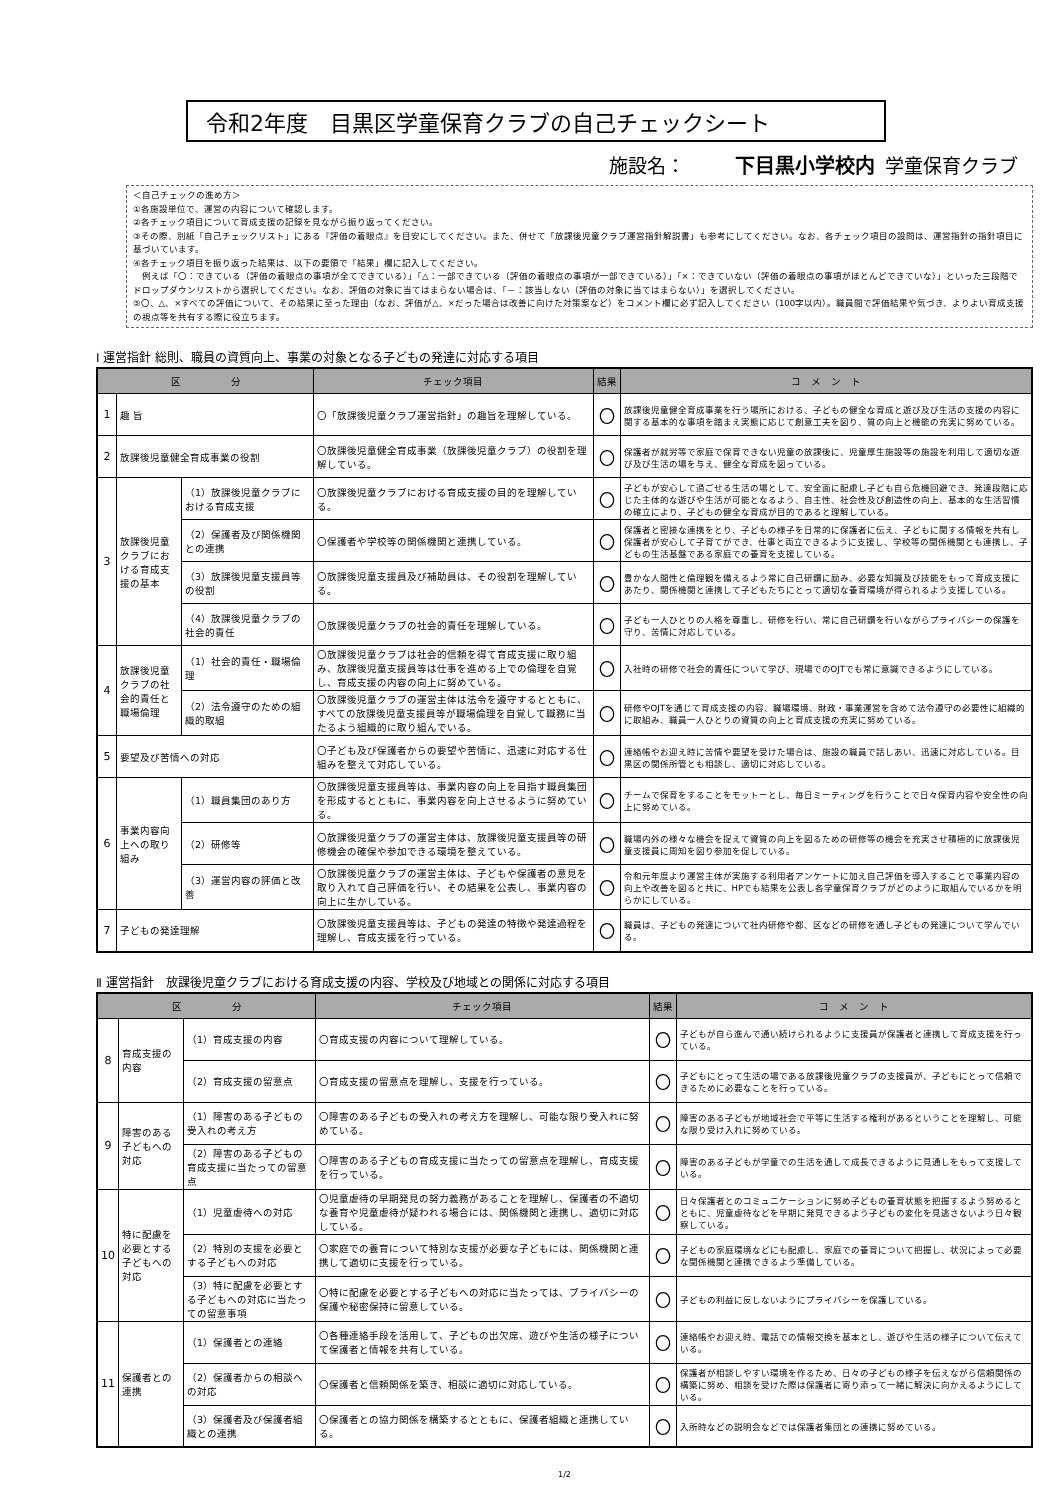令和2年度　目黒区学童保育クラブの自己チェックシート
施設名： 下目黒小学校内 学童保育クラブ
＜自己チェックの進め方＞
①各施設単位で、運営の内容について確認します。
②各チェック項目について育成支援の記録を見ながら振り返ってください。
③その際、別紙「自己チェックリスト」にある『評価の着眼点』を目安にしてください。また、併せて「放課後児童クラブ運営指針解説書」も参考にしてください。なお、各チェック項目の設問は、運営指針の指針項目に基づいています。
④各チェック項目を振り返った結果は、以下の要領で「結果」欄に記入してください。
　例えば「〇：できている（評価の着眼点の事項が全てできている）」「△：一部できている（評価の着眼点の事項が一部できている）」「×：できていない（評価の着眼点の事項がほとんどできていな）」といった三段階でドロップダウンリストから選択してください。なお、評価の対象に当てはまらない場合は、「－：該当しない（評価の対象に当てはまらない）」を選択してください。
⑤〇、△、×すべての評価について、その結果に至った理由（なお、評価が△、×だった場合は改善に向けた対策案など）をコメント欄に必ず記入してください（100字以内）。職員間で評価結果や気づき、よりよい育成支援の視点等を共有する際に役立ちます。
Ⅰ 運営指針 総則、職員の資質向上、事業の対象となる子どもの発達に対応する項目
| 区 分 | | | チェック項目 | 結果 | コ メ ン ト |
| --- | --- | --- | --- | --- | --- |
| 1 | 趣 旨 | | 〇「放課後児童クラブ運営指針」の趣旨を理解している。 | 〇 | 放課後児童健全育成事業を行う場所における、子どもの健全な育成と遊び及び生活の支援の内容に関する基本的な事項を踏まえ実態に応じて創意工夫を図り、質の向上と機能の充実に努めている。 |
| 2 | 放課後児童健全育成事業の役割 | | 〇放課後児童健全育成事業（放課後児童クラブ）の役割を理解している。 | 〇 | 保護者が就労等で家庭で保育できない児童の放課後に、児童厚生施設等の施設を利用して適切な遊び及び生活の場を与え、健全な育成を図っている。 |
| 3 | 放課後児童クラブにおける育成支援の基本 | （1）放課後児童クラブにおける育成支援 | 〇放課後児童クラブにおける育成支援の目的を理解している。 | 〇 | 子どもが安心して過ごせる生活の場として、安全面に配慮し子ども自ら危機回避でき、発達段階に応じた主体的な遊びや生活が可能となるよう、自主性、社会性及び創造性の向上、基本的な生活習慣の確立により、子どもの健全な育成が目的であると理解している。 |
| | | （2）保護者及び関係機関との連携 | 〇保護者や学校等の関係機関と連携している。 | 〇 | 保護者と密接な連携をとり、子どもの様子を日常的に保護者に伝え、子どもに関する情報を共有し保護者が安心して子育てができ、仕事と両立できるように支援し、学校等の関係機関とも連携し、子どもの生活基盤である家庭での養育を支援している。 |
| | | （3）放課後児童支援員等の役割 | 〇放課後児童支援員及び補助員は、その役割を理解している。 | 〇 | 豊かな人間性と倫理観を備えるよう常に自己研鑽に励み、必要な知識及び技能をもって育成支援にあたり、関係機関と連携して子どもたちにとって適切な養育環境が得られるよう支援している。 |
| | | （4）放課後児童クラブの社会的責任 | 〇放課後児童クラブの社会的責任を理解している。 | 〇 | 子ども一人ひとりの人格を尊重し、研修を行い、常に自己研鑽を行いながらプライバシーの保護を守り、苦情に対応している。 |
| 4 | 放課後児童クラブの社会的責任と職場倫理 | （1）社会的責任・職場倫理 | 〇放課後児童クラブは社会的信頼を得て育成支援に取り組み、放課後児童支援員等は仕事を進める上での倫理を自覚し、育成支援の内容の向上に努めている。 | 〇 | 入社時の研修で社会的責任について学び、現場でのOJTでも常に意識できるようにしている。 |
| | | （2）法令遵守のための組織的取組 | 〇放課後児童クラブの運営主体は法令を遵守するとともに、すべての放課後児童支援員等が職場倫理を自覚して職務に当たるよう組織的に取り組んでいる。 | 〇 | 研修やOJTを通じて育成支援の内容、職場環境、財政・事業運営を含めて法令遵守の必要性に組織的に取組み、職員一人ひとりの資質の向上と育成支援の充実に努めている。 |
| 5 | 要望及び苦情への対応 | | 〇子ども及び保護者からの要望や苦情に、迅速に対応する仕組みを整えて対応している。 | 〇 | 連絡帳やお迎え時に苦情や要望を受けた場合は、施設の職員で話しあい、迅速に対応している。目黒区の関係所管とも相談し、適切に対応している。 |
| 6 | 事業内容向上への取り組み | （1）職員集団のあり方 | 〇放課後児童支援員等は、事業内容の向上を目指す職員集団を形成するとともに、事業内容を向上させるように努めている。 | 〇 | チームで保育をすることをモットーとし、毎日ミーティングを行うことで日々保育内容や安全性の向上に努めている。 |
| | | （2）研修等 | 〇放課後児童クラブの運営主体は、放課後児童支援員等の研修機会の確保や参加できる環境を整えている。 | 〇 | 職場内外の様々な機会を捉えて資質の向上を図るための研修等の機会を充実させ積極的に放課後児童支援員に周知を図り参加を促している。 |
| | | （3）運営内容の評価と改善 | 〇放課後児童クラブの運営主体は、子どもや保護者の意見を取り入れて自己評価を行い、その結果を公表し、事業内容の向上に生かしている。 | 〇 | 令和元年度より運営主体が実施する利用者アンケートに加え自己評価を導入することで事業内容の向上や改善を図ると共に、HPでも結果を公表し各学童保育クラブがどのように取組んでいるかを明らかにしている。 |
| 7 | 子どもの発達理解 | | 〇放課後児童支援員等は、子どもの発達の特徴や発達過程を理解し、育成支援を行っている。 | 〇 | 職員は、子どもの発達について社内研修や都、区などの研修を通し子どもの発達について学んでいる。 |
Ⅱ 運営指針　放課後児童クラブにおける育成支援の内容、学校及び地域との関係に対応する項目
| 区 分 | | | チェック項目 | 結果 | コ メ ン ト |
| --- | --- | --- | --- | --- | --- |
| 8 | 育成支援の内容 | （1）育成支援の内容 | 〇育成支援の内容について理解している。 | 〇 | 子どもが自ら進んで通い続けられるように支援員が保護者と連携して育成支援を行っている。 |
| | | （2）育成支援の留意点 | 〇育成支援の留意点を理解し、支援を行っている。 | 〇 | 子どもにとって生活の場である放課後児童クラブの支援員が、子どもにとって信頼できるために必要なことを行っている。 |
| 9 | 障害のある子どもへの対応 | （1）障害のある子どもの受入れの考え方 | 〇障害のある子どもの受入れの考え方を理解し、可能な限り受入れに努めている。 | 〇 | 障害のある子どもが地域社会で平等に生活する権利があるということを理解し、可能な限り受け入れに努めている。 |
| | | （2）障害のある子どもの育成支援に当たっての留意点 | 〇障害のある子どもの育成支援に当たっての留意点を理解し、育成支援を行っている。 | 〇 | 障害のある子どもが学童での生活を通して成長できるように見通しをもって支援している。 |
| 10 | 特に配慮を必要とする子どもへの対応 | （1）児童虐待への対応 | 〇児童虐待の早期発見の努力義務があることを理解し、保護者の不適切な養育や児童虐待が疑われる場合には、関係機関と連携し、適切に対応している。 | 〇 | 日々保護者とのコミュニケーションに努め子どもの養育状態を把握するよう努めるとともに、児童虐待などを早期に発見できるよう子どもの変化を見逃さないよう日々観察している。 |
| | | （2）特別の支援を必要とする子どもへの対応 | 〇家庭での養育について特別な支援が必要な子どもには、関係機関と連携して適切に支援を行っている。 | 〇 | 子どもの家庭環境などにも配慮し、家庭での養育について把握し、状況によって必要な関係機関と連携できるよう準備している。 |
| | | （3）特に配慮を必要とする子どもへの対応に当たっての留意事項 | 〇特に配慮を必要とする子どもへの対応に当たっては、プライバシーの保護や秘密保持に留意している。 | 〇 | 子どもの利益に反しないようにプライバシーを保護している。 |
| 11 | 保護者との連携 | （1）保護者との連絡 | 〇各種連絡手段を活用して、子どもの出欠席、遊びや生活の様子について保護者と情報を共有している。 | 〇 | 連絡帳やお迎え時、電話での情報交換を基本とし、遊びや生活の様子について伝えている。 |
| | | （2）保護者からの相談への対応 | 〇保護者と信頼関係を築き、相談に適切に対応している。 | 〇 | 保護者が相談しやすい環境を作るため、日々の子どもの様子を伝えながら信頼関係の構築に努め、相談を受けた際は保護者に寄り添って一緒に解決に向かえるようにしている。 |
| | | （3）保護者及び保護者組織との連携 | 〇保護者との協力関係を構築するとともに、保護者組織と連携している。 | 〇 | 入所時などの説明会などでは保護者集団との連携に努めている。 |
1/2